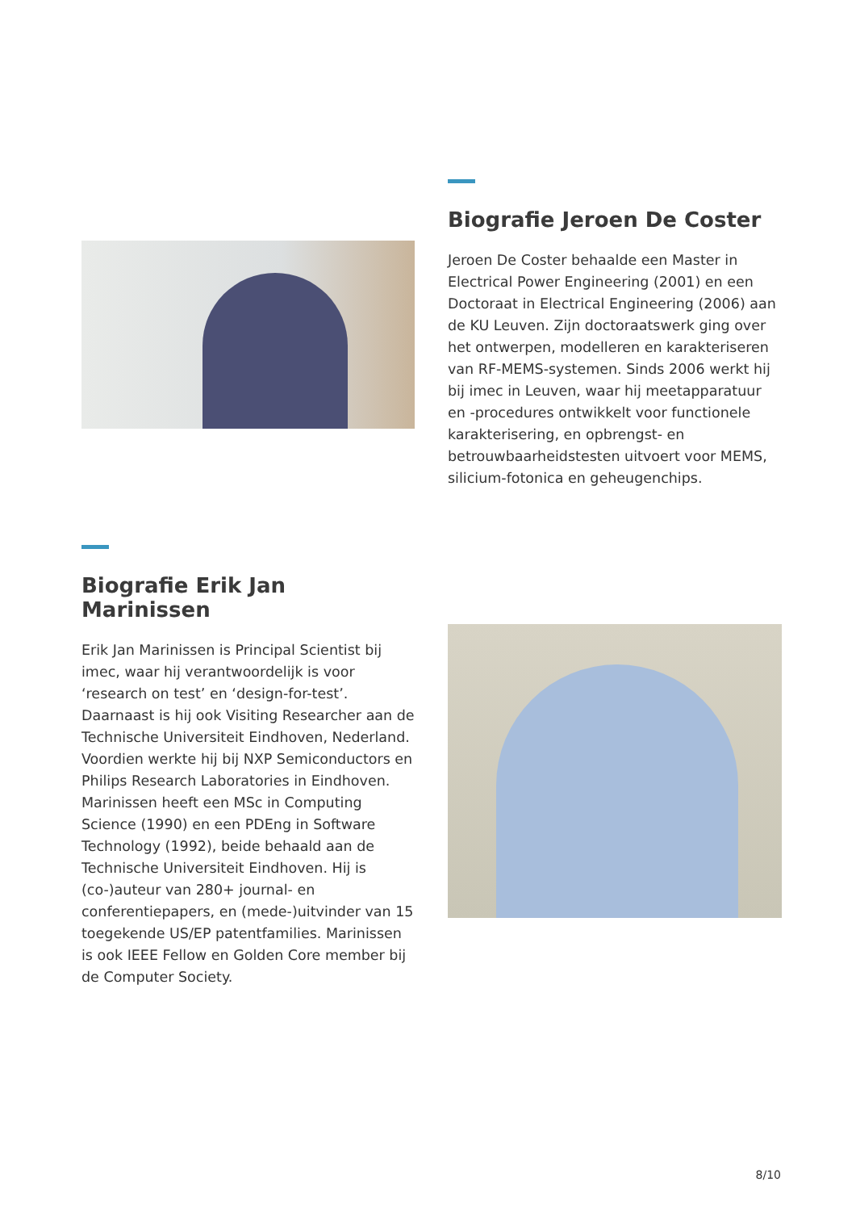Biografie Jeroen De Coster
Jeroen De Coster behaalde een Master in Electrical Power Engineering (2001) en een Doctoraat in Electrical Engineering (2006) aan de KU Leuven. Zijn doctoraatswerk ging over het ontwerpen, modelleren en karakteriseren van RF-MEMS-systemen. Sinds 2006 werkt hij bij imec in Leuven, waar hij meetapparatuur en -procedures ontwikkelt voor functionele karakterisering, en opbrengst- en betrouwbaarheidstesten uitvoert voor MEMS, silicium-fotonica en geheugenchips.
Biografie Erik Jan Marinissen
Erik Jan Marinissen is Principal Scientist bij imec, waar hij verantwoordelijk is voor ‘research on test’ en ‘design-for-test’. Daarnaast is hij ook Visiting Researcher aan de Technische Universiteit Eindhoven, Nederland. Voordien werkte hij bij NXP Semiconductors en Philips Research Laboratories in Eindhoven. Marinissen heeft een MSc in Computing Science (1990) en een PDEng in Software Technology (1992), beide behaald aan de Technische Universiteit Eindhoven. Hij is (co-)auteur van 280+ journal- en conferentiepapers, en (mede-)uitvinder van 15 toegekende US/EP patentfamilies. Marinissen is ook IEEE Fellow en Golden Core member bij de Computer Society.
8/10